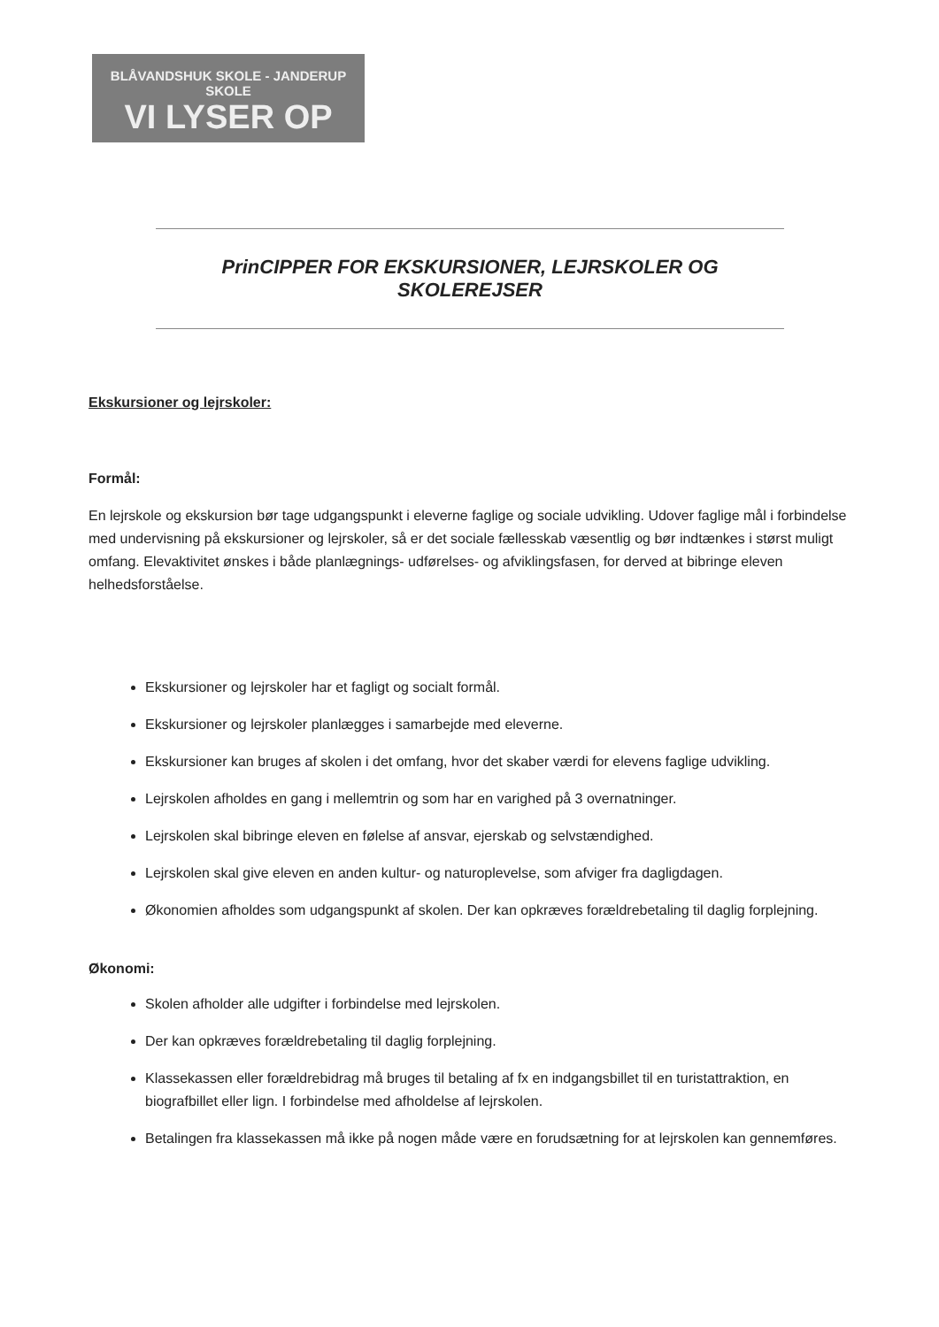BLÅVANDSHUK SKOLE - JANDERUP SKOLE
VI LYSER OP
PrinCIPPER FOR EKSKURSIONER, LEJRSKOLER OG SKOLEREJSER
Ekskursioner og lejrskoler:
Formål:
En lejrskole og ekskursion bør tage udgangspunkt i eleverne faglige og sociale udvikling. Udover faglige mål i forbindelse med undervisning på ekskursioner og lejrskoler, så er det sociale fællesskab væsentlig og bør indtænkes i størst muligt omfang. Elevaktivitet ønskes i både planlægnings- udførelses- og afviklingsfasen, for derved at bibringe eleven helhedsforståelse.
Ekskursioner og lejrskoler har et fagligt og socialt formål.
Ekskursioner og lejrskoler planlægges i samarbejde med eleverne.
Ekskursioner kan bruges af skolen i det omfang, hvor det skaber værdi for elevens faglige udvikling.
Lejrskolen afholdes en gang i mellemtrin og som har en varighed på 3 overnatninger.
Lejrskolen skal bibringe eleven en følelse af ansvar, ejerskab og selvstændighed.
Lejrskolen skal give eleven en anden kultur- og naturoplevelse, som afviger fra dagligdagen.
Økonomien afholdes som udgangspunkt af skolen. Der kan opkræves forældrebetaling til daglig forplejning.
Økonomi:
Skolen afholder alle udgifter i forbindelse med lejrskolen.
Der kan opkræves forældrebetaling til daglig forplejning.
Klassekassen eller forældrebidrag må bruges til betaling af fx en indgangsbillet til en turistattraktion, en biografbillet eller lign. I forbindelse med afholdelse af lejrskolen.
Betalingen fra klassekassen må ikke på nogen måde være en forudsætning for at lejrskolen kan gennemføres.